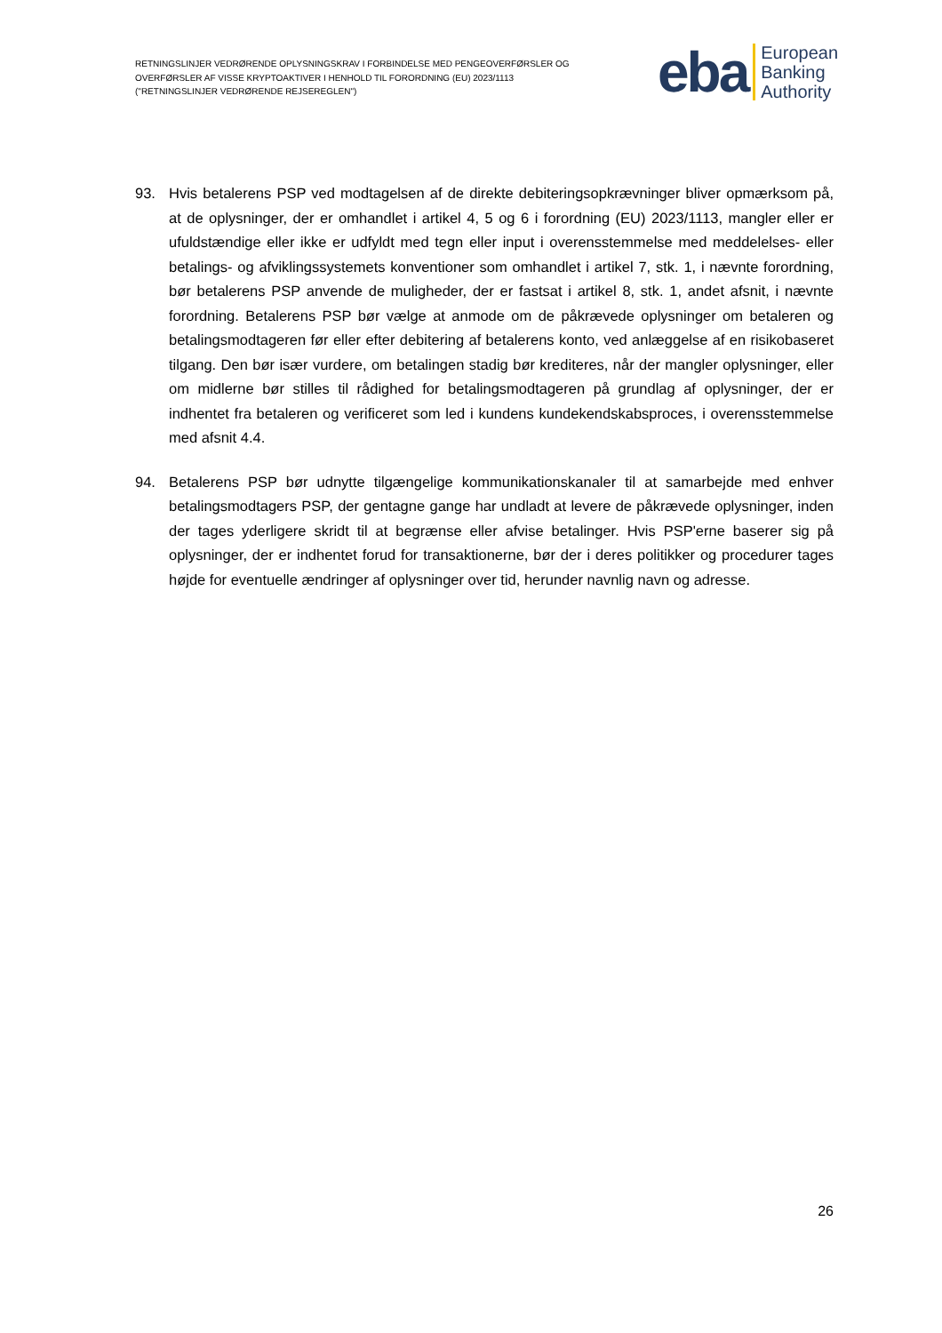RETNINGSLINJER VEDRØRENDE OPLYSNINGSKRAV I FORBINDELSE MED PENGEOVERFØRSLER OG OVERFØRSLER AF VISSE KRYPTOAKTIVER I HENHOLD TIL FORORDNING (EU) 2023/1113 ("RETNINGSLINJER VEDRØRENDE REJSEREGLEN")
eba
European
Banking
Authority
93. Hvis betalerens PSP ved modtagelsen af de direkte debiteringsopkrævninger bliver opmærksom på, at de oplysninger, der er omhandlet i artikel 4, 5 og 6 i forordning (EU) 2023/1113, mangler eller er ufuldstændige eller ikke er udfyldt med tegn eller input i overensstemmelse med meddelelses- eller betalings- og afviklingssystemets konventioner som omhandlet i artikel 7, stk. 1, i nævnte forordning, bør betalerens PSP anvende de muligheder, der er fastsat i artikel 8, stk. 1, andet afsnit, i nævnte forordning. Betalerens PSP bør vælge at anmode om de påkrævede oplysninger om betaleren og betalingsmodtageren før eller efter debitering af betalerens konto, ved anlæggelse af en risikobaseret tilgang. Den bør især vurdere, om betalingen stadig bør krediteres, når der mangler oplysninger, eller om midlerne bør stilles til rådighed for betalingsmodtageren på grundlag af oplysninger, der er indhentet fra betaleren og verificeret som led i kundens kundekendskabsproces, i overensstemmelse med afsnit 4.4.
94. Betalerens PSP bør udnytte tilgængelige kommunikationskanaler til at samarbejde med enhver betalingsmodtagers PSP, der gentagne gange har undladt at levere de påkrævede oplysninger, inden der tages yderligere skridt til at begrænse eller afvise betalinger. Hvis PSP'erne baserer sig på oplysninger, der er indhentet forud for transaktionerne, bør der i deres politikker og procedurer tages højde for eventuelle ændringer af oplysninger over tid, herunder navnlig navn og adresse.
26